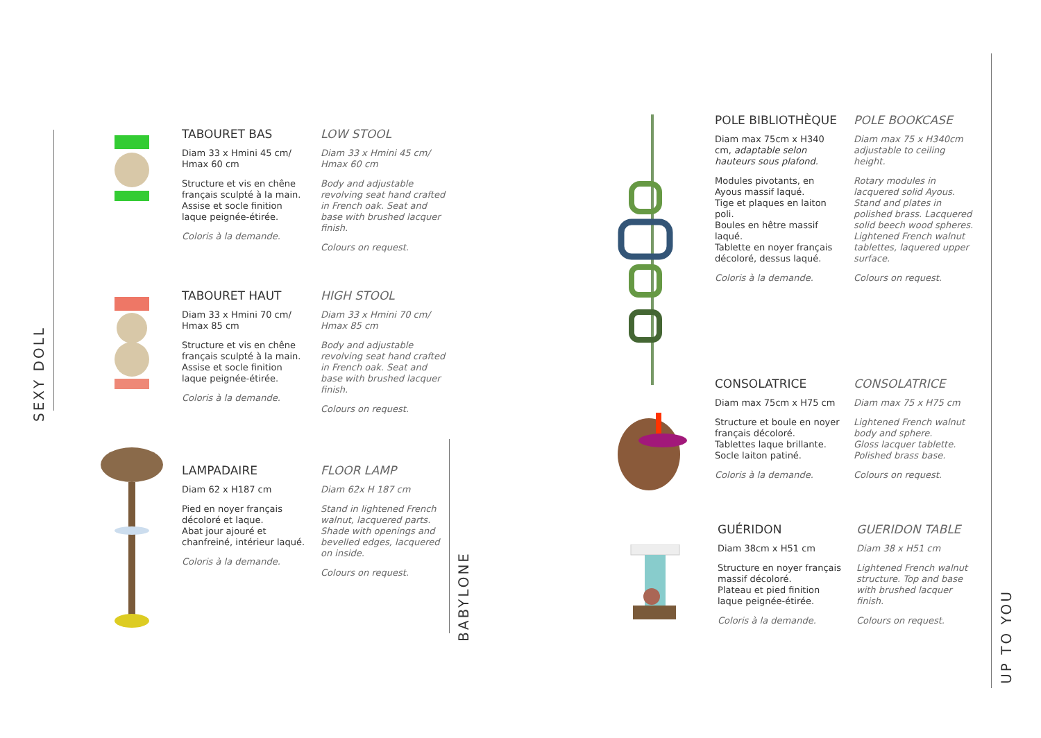SEXY DOLL
BABYLONE
UP TO YOU
TABOURET BAS
Diam 33 x Hmini 45 cm/ Hmax 60 cm
Structure et vis en chêne français sculpté à la main.
Assise et socle finition laque peignée-étirée.
Coloris à la demande.
LOW STOOL
Diam 33 x Hmini 45 cm/ Hmax 60 cm
Body and adjustable revolving seat hand crafted in French oak. Seat and base with brushed lacquer finish.
Colours on request.
TABOURET HAUT
Diam 33 x Hmini 70 cm/ Hmax 85 cm
Structure et vis en chêne français sculpté à la main.
Assise et socle finition laque peignée-étirée.
Coloris à la demande.
HIGH STOOL
Diam 33 x Hmini 70 cm/ Hmax 85 cm
Body and adjustable revolving seat hand crafted in French oak. Seat and base with brushed lacquer finish.
Colours on request.
LAMPADAIRE
Diam 62 x H187 cm
Pied en noyer français décoloré et laque.
Abat jour ajouré et chanfreiné, intérieur laqué.
Coloris à la demande.
FLOOR LAMP
Diam 62x H 187 cm
Stand in lightened French walnut, lacquered parts. Shade with openings and bevelled edges, lacquered on inside.
Colours on request.
POLE BIBLIOTHÈQUE
Diam max 75cm x H340 cm, adaptable selon hauteurs sous plafond.
Modules pivotants, en Ayous massif laqué.
Tige et plaques en laiton poli.
Boules en hêtre massif laqué.
Tablette en noyer français décoloré, dessus laqué.
Coloris à la demande.
POLE BOOKCASE
Diam max 75 x H340cm adjustable to ceiling height.
Rotary modules in lacquered solid Ayous.
Stand and plates in polished brass. Lacquered solid beech wood spheres.
Lightened French walnut tablettes, laquered upper surface.
Colours on request.
CONSOLATRICE
Diam max 75cm x H75 cm
Structure et boule en noyer français décoloré.
Tablettes laque brillante.
Socle laiton patiné.
Coloris à la demande.
CONSOLATRICE
Diam max 75 x H75 cm
Lightened French walnut body and sphere.
Gloss lacquer tablette.
Polished brass base.
Colours on request.
GUÉRIDON
Diam 38cm x H51 cm
Structure en noyer français massif décoloré.
Plateau et pied finition laque peignée-étirée.
Coloris à la demande.
GUERIDON TABLE
Diam 38 x H51 cm
Lightened French walnut structure. Top and base with brushed lacquer finish.
Colours on request.